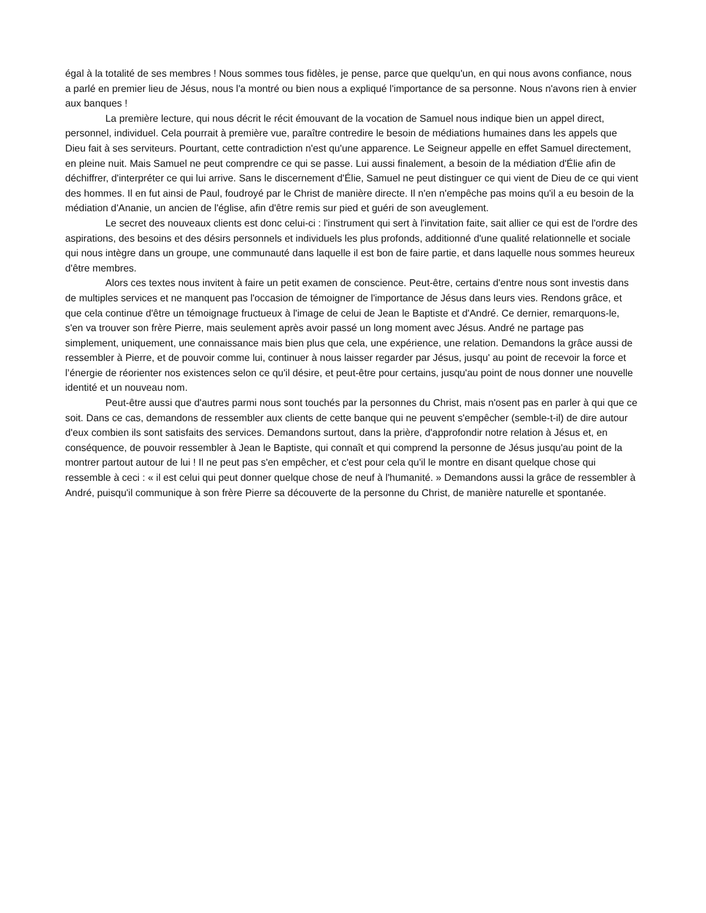égal à la totalité de ses membres ! Nous sommes tous fidèles, je pense, parce que quelqu'un, en qui nous avons confiance, nous a parlé en premier lieu de Jésus, nous l'a montré ou bien nous a expliqué l'importance de sa personne. Nous n'avons rien à envier aux banques !
La première lecture, qui nous décrit le récit émouvant de la vocation de Samuel nous indique bien un appel direct, personnel, individuel. Cela pourrait à première vue, paraître contredire le besoin de médiations humaines dans les appels que Dieu fait à ses serviteurs. Pourtant, cette contradiction n'est qu'une apparence. Le Seigneur appelle en effet Samuel directement, en pleine nuit. Mais Samuel ne peut comprendre ce qui se passe. Lui aussi finalement, a besoin de la médiation d'Élie afin de déchiffrer, d'interpréter ce qui lui arrive. Sans le discernement d'Élie, Samuel ne peut distinguer ce qui vient de Dieu de ce qui vient des hommes. Il en fut ainsi de Paul, foudroyé par le Christ de manière directe. Il n'en n'empêche pas moins qu'il a eu besoin de la médiation d'Ananie, un ancien de l'église, afin d'être remis sur pied et guéri de son aveuglement.
Le secret des nouveaux clients est donc celui-ci : l'instrument qui sert à l'invitation faite, sait allier ce qui est de l'ordre des aspirations, des besoins et des désirs personnels et individuels les plus profonds, additionné d'une qualité relationnelle et sociale qui nous intègre dans un groupe, une communauté dans laquelle il est bon de faire partie, et dans laquelle nous sommes heureux d'être membres.
Alors ces textes nous invitent à faire un petit examen de conscience. Peut-être, certains d'entre nous sont investis dans de multiples services et ne manquent pas l'occasion de témoigner de l'importance de Jésus dans leurs vies. Rendons grâce, et que cela continue d'être un témoignage fructueux à l'image de celui de Jean le Baptiste et d'André. Ce dernier, remarquons-le, s'en va trouver son frère Pierre, mais seulement après avoir passé un long moment avec Jésus. André ne partage pas simplement, uniquement, une connaissance mais bien plus que cela, une expérience, une relation. Demandons la grâce aussi de ressembler à Pierre, et de pouvoir comme lui, continuer à nous laisser regarder par Jésus, jusqu' au point de recevoir la force et l’énergie de réorienter nos existences selon ce qu'il désire, et peut-être pour certains, jusqu'au point de nous donner une nouvelle identité et un nouveau nom.
Peut-être aussi que d'autres parmi nous sont touchés par la personnes du Christ, mais n'osent pas en parler à qui que ce soit. Dans ce cas, demandons de ressembler aux clients de cette banque qui ne peuvent s'empêcher (semble-t-il) de dire autour d'eux combien ils sont satisfaits des services. Demandons surtout, dans la prière, d'approfondir notre relation à Jésus et, en conséquence, de pouvoir ressembler à Jean le Baptiste, qui connaît et qui comprend la personne de Jésus jusqu'au point de la montrer partout autour de lui ! Il ne peut pas s'en empêcher, et c'est pour cela qu'il le montre en disant quelque chose qui ressemble à ceci : « il est celui qui peut donner quelque chose de neuf à l'humanité. » Demandons aussi la grâce de ressembler à André, puisqu'il communique à son frère Pierre sa découverte de la personne du Christ, de manière naturelle et spontanée.